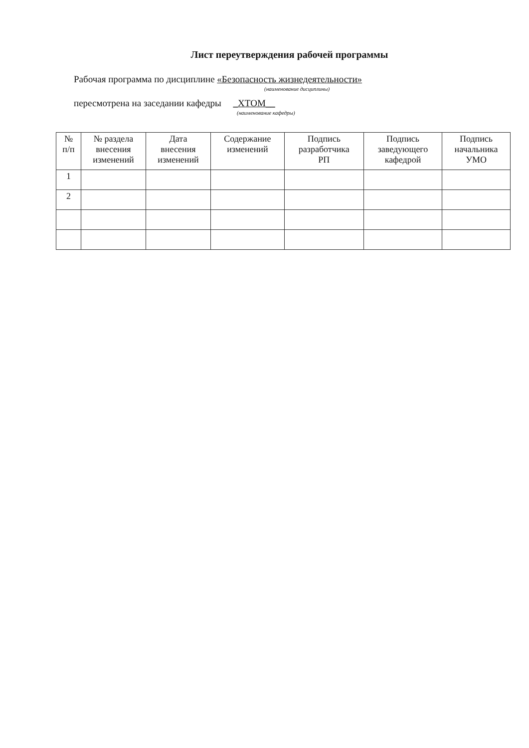Лист переутверждения рабочей программы
Рабочая программа по дисциплине «Безопасность жизнедеятельности»
(наименование дисциплины)
пересмотрена на заседании кафедры _ХТОМ__
(наименование кафедры)
| № п/п | № раздела внесения изменений | Дата внесения изменений | Содержание изменений | Подпись разработчика РП | Подпись заведующего кафедрой | Подпись начальника УМО |
| --- | --- | --- | --- | --- | --- | --- |
| 1 | | | | | | |
| 2 | | | | | | |